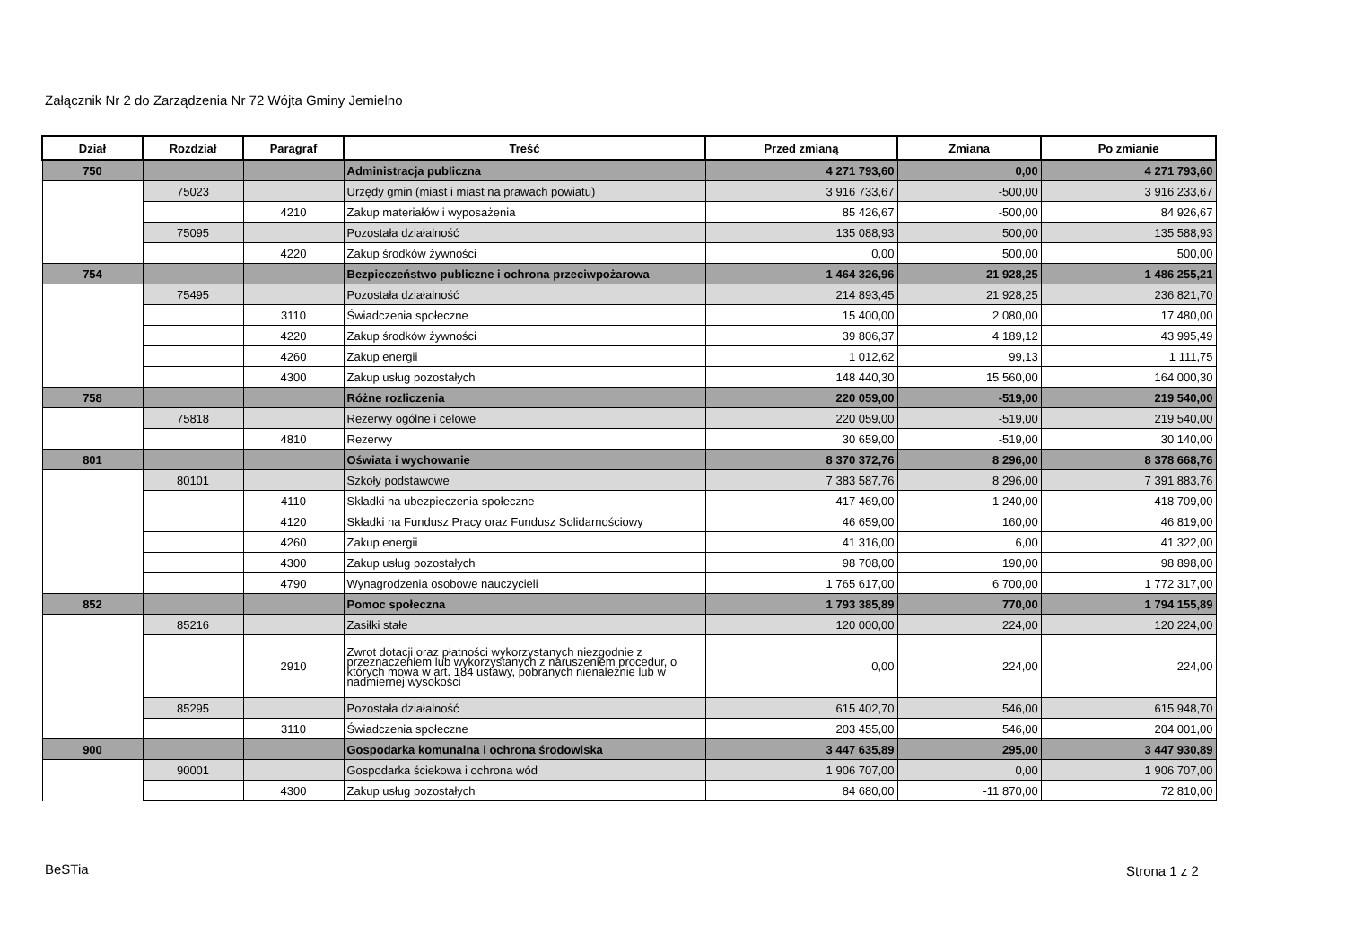Załącznik Nr 2 do Zarządzenia Nr 72 Wójta Gminy Jemielno
| Dział | Rozdział | Paragraf | Treść | Przed zmianą | Zmiana | Po zmianie |
| --- | --- | --- | --- | --- | --- | --- |
| 750 | | | Administracja publiczna | 4 271 793,60 | 0,00 | 4 271 793,60 |
| | 75023 | | Urzędy gmin (miast i miast na prawach powiatu) | 3 916 733,67 | -500,00 | 3 916 233,67 |
| | | 4210 | Zakup materiałów i wyposażenia | 85 426,67 | -500,00 | 84 926,67 |
| | 75095 | | Pozostała działalność | 135 088,93 | 500,00 | 135 588,93 |
| | | 4220 | Zakup środków żywności | 0,00 | 500,00 | 500,00 |
| 754 | | | Bezpieczeństwo publiczne i ochrona przeciwpożarowa | 1 464 326,96 | 21 928,25 | 1 486 255,21 |
| | 75495 | | Pozostała działalność | 214 893,45 | 21 928,25 | 236 821,70 |
| | | 3110 | Świadczenia społeczne | 15 400,00 | 2 080,00 | 17 480,00 |
| | | 4220 | Zakup środków żywności | 39 806,37 | 4 189,12 | 43 995,49 |
| | | 4260 | Zakup energii | 1 012,62 | 99,13 | 1 111,75 |
| | | 4300 | Zakup usług pozostałych | 148 440,30 | 15 560,00 | 164 000,30 |
| 758 | | | Różne rozliczenia | 220 059,00 | -519,00 | 219 540,00 |
| | 75818 | | Rezerwy ogólne i celowe | 220 059,00 | -519,00 | 219 540,00 |
| | | 4810 | Rezerwy | 30 659,00 | -519,00 | 30 140,00 |
| 801 | | | Oświata i wychowanie | 8 370 372,76 | 8 296,00 | 8 378 668,76 |
| | 80101 | | Szkoły podstawowe | 7 383 587,76 | 8 296,00 | 7 391 883,76 |
| | | 4110 | Składki na ubezpieczenia społeczne | 417 469,00 | 1 240,00 | 418 709,00 |
| | | 4120 | Składki na Fundusz Pracy oraz Fundusz Solidarnościowy | 46 659,00 | 160,00 | 46 819,00 |
| | | 4260 | Zakup energii | 41 316,00 | 6,00 | 41 322,00 |
| | | 4300 | Zakup usług pozostałych | 98 708,00 | 190,00 | 98 898,00 |
| | | 4790 | Wynagrodzenia osobowe nauczycieli | 1 765 617,00 | 6 700,00 | 1 772 317,00 |
| 852 | | | Pomoc społeczna | 1 793 385,89 | 770,00 | 1 794 155,89 |
| | 85216 | | Zasiłki stałe | 120 000,00 | 224,00 | 120 224,00 |
| | | 2910 | Zwrot dotacji oraz płatności wykorzystanych niezgodnie z przeznaczeniem lub wykorzystanych z naruszeniem procedur, o których mowa w art. 184 ustawy, pobranych nienależnie lub w nadmiernej wysokości | 0,00 | 224,00 | 224,00 |
| | 85295 | | Pozostała działalność | 615 402,70 | 546,00 | 615 948,70 |
| | | 3110 | Świadczenia społeczne | 203 455,00 | 546,00 | 204 001,00 |
| 900 | | | Gospodarka komunalna i ochrona środowiska | 3 447 635,89 | 295,00 | 3 447 930,89 |
| | 90001 | | Gospodarka ściekowa i ochrona wód | 1 906 707,00 | 0,00 | 1 906 707,00 |
| | | 4300 | Zakup usług pozostałych | 84 680,00 | -11 870,00 | 72 810,00 |
BeSTia Strona 1 z 2